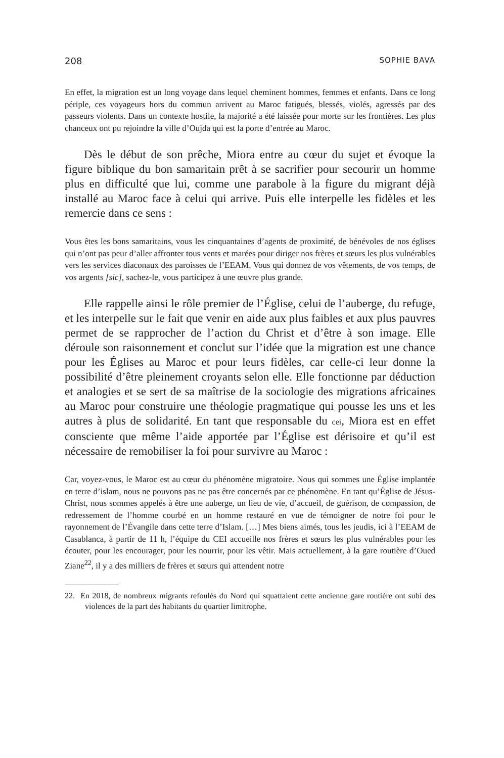208 SOPHIE BAVA
En effet, la migration est un long voyage dans lequel cheminent hommes, femmes et enfants. Dans ce long périple, ces voyageurs hors du commun arrivent au Maroc fatigués, blessés, violés, agressés par des passeurs violents. Dans un contexte hostile, la majorité a été laissée pour morte sur les frontières. Les plus chanceux ont pu rejoindre la ville d’Oujda qui est la porte d’entrée au Maroc.
Dès le début de son prêche, Miora entre au cœur du sujet et évoque la figure biblique du bon samaritain prêt à se sacrifier pour secourir un homme plus en difficulté que lui, comme une parabole à la figure du migrant déjà installé au Maroc face à celui qui arrive. Puis elle interpelle les fidèles et les remercie dans ce sens :
Vous êtes les bons samaritains, vous les cinquantaines d’agents de proximité, de bénévoles de nos églises qui n’ont pas peur d’aller affronter tous vents et marées pour diriger nos frères et sœurs les plus vulnérables vers les services diaconaux des paroisses de l’EEAM. Vous qui donnez de vos vêtements, de vos temps, de vos argents [sic], sachez-le, vous participez à une œuvre plus grande.
Elle rappelle ainsi le rôle premier de l’Église, celui de l’auberge, du refuge, et les interpelle sur le fait que venir en aide aux plus faibles et aux plus pauvres permet de se rapprocher de l’action du Christ et d’être à son image. Elle déroule son raisonnement et conclut sur l’idée que la migration est une chance pour les Églises au Maroc et pour leurs fidèles, car celle-ci leur donne la possibilité d’être pleinement croyants selon elle. Elle fonctionne par déduction et analogies et se sert de sa maîtrise de la sociologie des migrations africaines au Maroc pour construire une théologie pragmatique qui pousse les uns et les autres à plus de solidarité. En tant que responsable du cei, Miora est en effet consciente que même l’aide apportée par l’Église est dérisoire et qu’il est nécessaire de remobiliser la foi pour survivre au Maroc :
Car, voyez-vous, le Maroc est au cœur du phénomène migratoire. Nous qui sommes une Église implantée en terre d’islam, nous ne pouvons pas ne pas être concernés par ce phénomène. En tant qu’Église de Jésus-Christ, nous sommes appelés à être une auberge, un lieu de vie, d’accueil, de guérison, de compassion, de redressement de l’homme courbé en un homme restauré en vue de témoigner de notre foi pour le rayonnement de l’Évangile dans cette terre d’Islam. […] Mes biens aimés, tous les jeudis, ici à l’EEAM de Casablanca, à partir de 11 h, l’équipe du CEI accueille nos frères et sœurs les plus vulnérables pour les écouter, pour les encourager, pour les nourrir, pour les vêtir. Mais actuellement, à la gare routière d’Oued Ziane<sup>22</sup>, il y a des milliers de frères et sœurs qui attendent notre
22. En 2018, de nombreux migrants refoulés du Nord qui squattaient cette ancienne gare routière ont subi des violences de la part des habitants du quartier limitrophe.